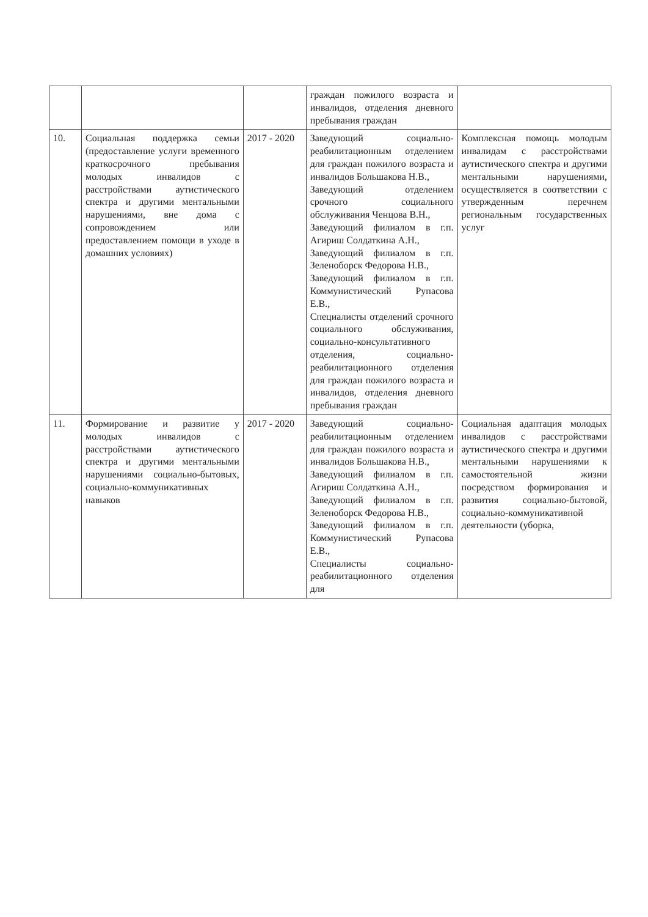| | | | граждан пожилого возраста и инвалидов, отделения дневного пребывания граждан | |
| 10. | Социальная поддержка семьи (предоставление услуги временного краткосрочного пребывания молодых инвалидов с расстройствами аутистического спектра и другими ментальными нарушениями, вне дома с сопровождением или предоставлением помощи в уходе в домашних условиях) | 2017 - 2020 | Заведующий социально-реабилитационным отделением для граждан пожилого возраста и инвалидов Большакова Н.В., Заведующий отделением срочного социального обслуживания Ченцова В.Н., Заведующий филиалом в г.п. Агириш Солдаткина А.Н., Заведующий филиалом в г.п. Зеленоборск Федорова Н.В., Заведующий филиалом в г.п. Коммунистический Рупасова Е.В., Специалисты отделений срочного социального обслуживания, социально-консультативного отделения, социально-реабилитационного отделения для граждан пожилого возраста и инвалидов, отделения дневного пребывания граждан | Комплексная помощь молодым инвалидам с расстройствами аутистического спектра и другими ментальными нарушениями, осуществляется в соответствии с утвержденным перечнем региональным государственных услуг |
| 11. | Формирование и развитие у молодых инвалидов с расстройствами аутистического спектра и другими ментальными нарушениями социально-бытовых, социально-коммуникативных навыков | 2017 - 2020 | Заведующий социально-реабилитационным отделением для граждан пожилого возраста и инвалидов Большакова Н.В., Заведующий филиалом в г.п. Агириш Солдаткина А.Н., Заведующий филиалом в г.п. Зеленоборск Федорова Н.В., Заведующий филиалом в г.п. Коммунистический Рупасова Е.В., Специалисты социально-реабилитационного отделения для | Социальная адаптация молодых инвалидов с расстройствами аутистического спектра и другими ментальными нарушениями к самостоятельной жизни посредством формирования и развития социально-бытовой, социально-коммуникативной деятельности (уборка, |